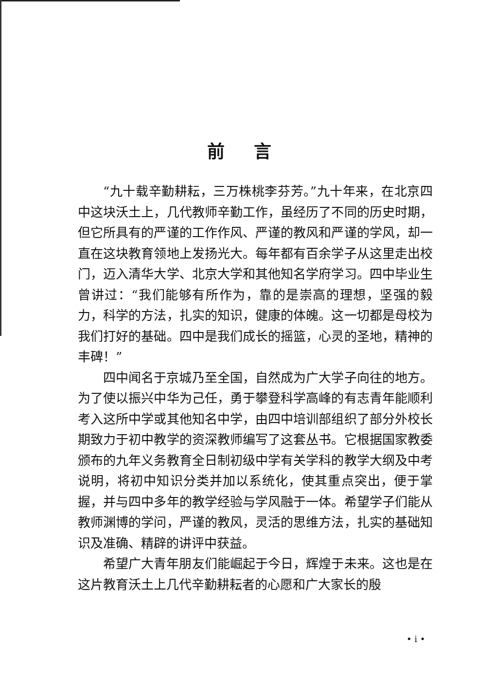前言
“九十载辛勤耕耘，三万株桃李芬芳。”九十年来，在北京四中这块沃土上，几代教师辛勤工作，虽经历了不同的历史时期，但它所具有的严谨的工作作风、严谨的教风和严谨的学风，却一直在这块教育领地上发扬光大。每年都有百余学子从这里走出校门，迈入清华大学、北京大学和其他知名学府学习。四中毕业生曾讲过：“我们能够有所作为，靠的是崇高的理想，坚强的毅力，科学的方法，扎实的知识，健康的体魄。这一切都是母校为我们打好的基础。四中是我们成长的摇篮，心灵的圣地，精神的丰碑！”
四中闻名于京城乃至全国，自然成为广大学子向往的地方。为了使以振兴中华为己任，勇于攀登科学高峰的有志青年能顺利考入这所中学或其他知名中学，由四中培训部组织了部分外校长期致力于初中教学的资深教师编写了这套丛书。它根据国家教委颁布的九年义务教育全日制初级中学有关学科的教学大纲及中考说明，将初中知识分类并加以系统化，使其重点突出，便于掌握，并与四中多年的教学经验与学风融于一体。希望学子们能从教师渊博的学问，严谨的教风，灵活的思维方法，扎实的基础知识及准确、精辟的讲评中获益。
希望广大青年朋友们能崛起于今日，辉煌于未来。这也是在这片教育沃土上几代辛勤耕耘者的心愿和广大家长的殷
• i •